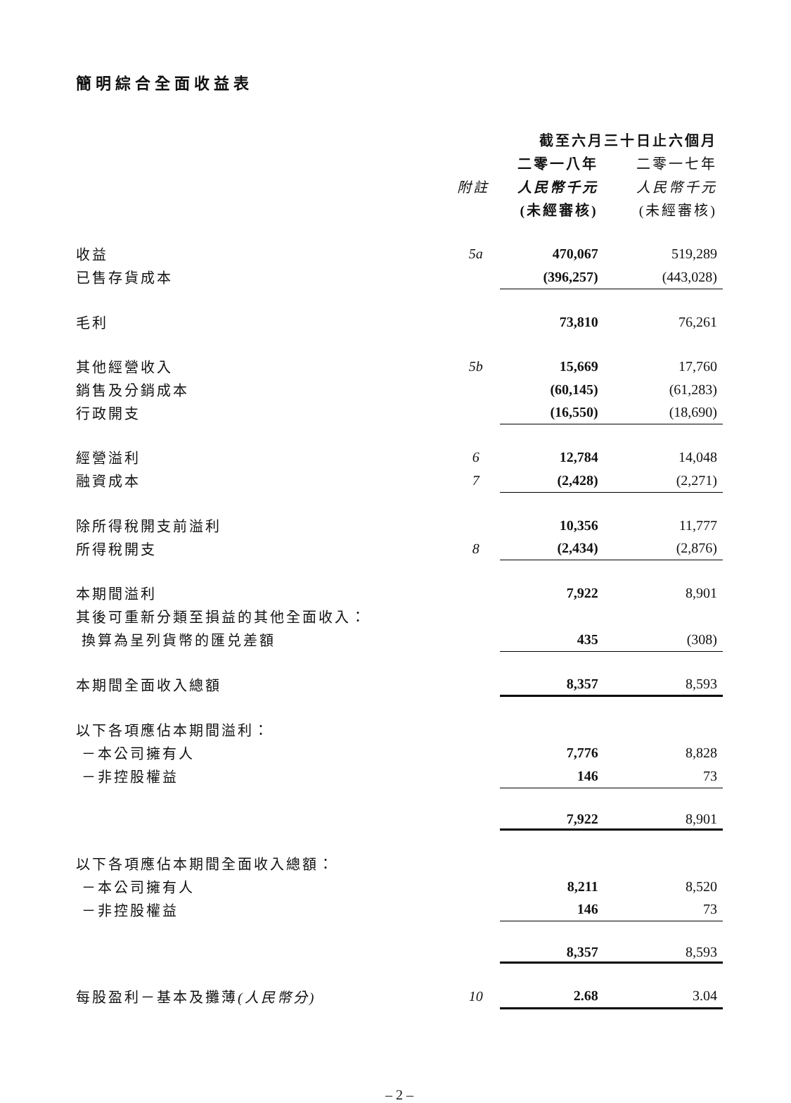簡明綜合全面收益表
| | | 截至六月三十日止六個月 | |
| --- | --- | --- | --- |
| | | 二零一八年 | 二零一七年 |
| | 附註 | 人民幣千元 | 人民幣千元 |
| | | (未經審核) | (未經審核) |
| 收益 | 5a | 470,067 | 519,289 |
| 已售存貨成本 | | (396,257) | (443,028) |
| 毛利 | | 73,810 | 76,261 |
| 其他經營收入 | 5b | 15,669 | 17,760 |
| 銷售及分銷成本 | | (60,145) | (61,283) |
| 行政開支 | | (16,550) | (18,690) |
| 經營溢利 | 6 | 12,784 | 14,048 |
| 融資成本 | 7 | (2,428) | (2,271) |
| 除所得稅開支前溢利 | | 10,356 | 11,777 |
| 所得稅開支 | 8 | (2,434) | (2,876) |
| 本期間溢利 | | 7,922 | 8,901 |
| 其後可重新分類至損益的其他全面收入： | | | |
| 換算為呈列貨幣的匯兑差額 | | 435 | (308) |
| 本期間全面收入總額 | | 8,357 | 8,593 |
| 以下各項應佔本期間溢利： | | | |
| －本公司擁有人 | | 7,776 | 8,828 |
| －非控股權益 | | 146 | 73 |
| | | 7,922 | 8,901 |
| 以下各項應佔本期間全面收入總額： | | | |
| －本公司擁有人 | | 8,211 | 8,520 |
| －非控股權益 | | 146 | 73 |
| | | 8,357 | 8,593 |
| 每股盈利－基本及攤薄 (人民幣分) | 10 | 2.68 | 3.04 |
– 2 –